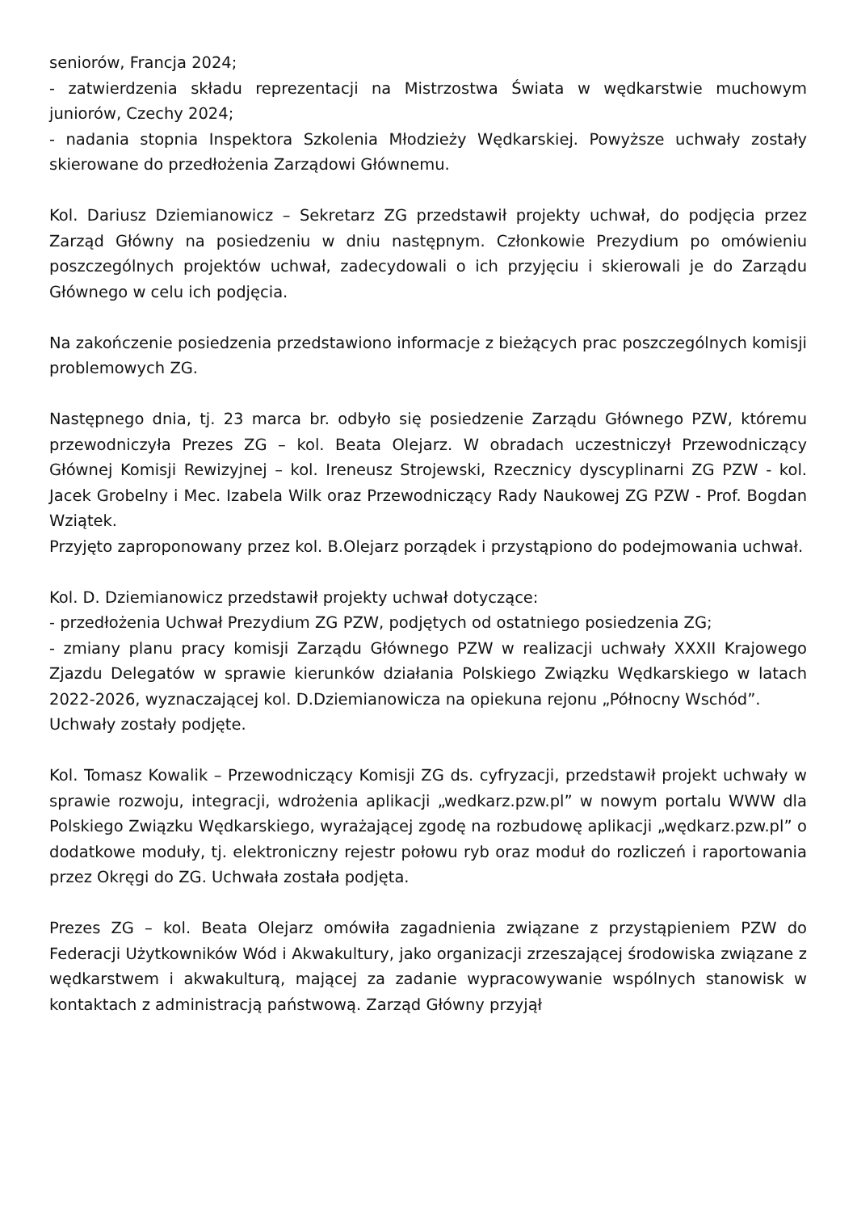seniorów, Francja 2024;
- zatwierdzenia składu reprezentacji na Mistrzostwa Świata w wędkarstwie muchowym juniorów, Czechy 2024;
- nadania stopnia Inspektora Szkolenia Młodzieży Wędkarskiej. Powyższe uchwały zostały skierowane do przedłożenia Zarządowi Głównemu.
Kol. Dariusz Dziemianowicz – Sekretarz ZG przedstawił projekty uchwał, do podjęcia przez Zarząd Główny na posiedzeniu w dniu następnym. Członkowie Prezydium po omówieniu poszczególnych projektów uchwał, zadecydowali o ich przyjęciu i skierowali je do Zarządu Głównego w celu ich podjęcia.
Na zakończenie posiedzenia przedstawiono informacje z bieżących prac poszczególnych komisji problemowych ZG.
Następnego dnia, tj. 23 marca br. odbyło się posiedzenie Zarządu Głównego PZW, któremu przewodniczyła Prezes ZG – kol. Beata Olejarz. W obradach uczestniczył Przewodniczący Głównej Komisji Rewizyjnej – kol. Ireneusz Strojewski, Rzecznicy dyscyplinarni ZG PZW - kol. Jacek Grobelny i Mec. Izabela Wilk oraz Przewodniczący Rady Naukowej ZG PZW - Prof. Bogdan Wziątek.
Przyjęto zaproponowany przez kol. B.Olejarz porządek i przystąpiono do podejmowania uchwał.
Kol. D. Dziemianowicz przedstawił projekty uchwał dotyczące:
- przedłożenia Uchwał Prezydium ZG PZW, podjętych od ostatniego posiedzenia ZG;
- zmiany planu pracy komisji Zarządu Głównego PZW w realizacji uchwały XXXII Krajowego Zjazdu Delegatów w sprawie kierunków działania Polskiego Związku Wędkarskiego w latach 2022-2026, wyznaczającej kol. D.Dziemianowicza na opiekuna rejonu „Północny Wschód”.
Uchwały zostały podjęte.
Kol. Tomasz Kowalik – Przewodniczący Komisji ZG ds. cyfryzacji, przedstawił projekt uchwały w sprawie rozwoju, integracji, wdrożenia aplikacji „wedkarz.pzw.pl” w nowym portalu WWW dla Polskiego Związku Wędkarskiego, wyrażającej zgodę na rozbudowę aplikacji „wędkarz.pzw.pl” o dodatkowe moduły, tj. elektroniczny rejestr połowu ryb oraz moduł do rozliczeń i raportowania przez Okręgi do ZG. Uchwała została podjęta.
Prezes ZG – kol. Beata Olejarz omówiła zagadnienia związane z przystąpieniem PZW do Federacji Użytkowników Wód i Akwakultury, jako organizacji zrzeszającej środowiska związane z wędkarstwem i akwakulturą, mającej za zadanie wypracowywanie wspólnych stanowisk w kontaktach z administracją państwową. Zarząd Główny przyjął